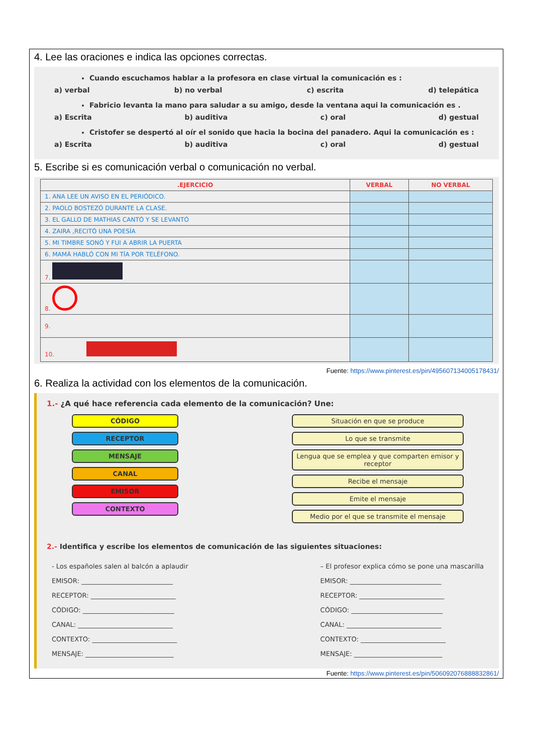4. Lee las oraciones e indica las opciones correctas.
Cuando escuchamos hablar a la profesora en clase virtual la comunicación es :
a) verbal b) no verbal c) escrita d) telepática
Fabricio levanta la mano para saludar a su amigo, desde la ventana aqui la comunicación es .
a) Escrita b) auditiva c) oral d) gestual
Cristofer se despertó al oír el sonido que hacia la bocina del panadero. Aqui la comunicación es :
a) Escrita b) auditiva c) oral d) gestual
5. Escribe si es comunicación verbal o comunicación no verbal.
| .EJERCICIO | VERBAL | NO VERBAL |
| --- | --- | --- |
| 1. ANA LEE UN AVISO EN EL PERIÓDICO. | | |
| 2. PAOLO BOSTEZÓ DURANTE LA CLASE. | | |
| 3. EL GALLO DE MATHIAS CANTÓ Y SE LEVANTÓ | | |
| 4. ZAIRA ,RECITÓ UNA POESÍA | | |
| 5. MI TIMBRE SONÓ Y FUI A ABRIR LA PUERTA | | |
| 6. MAMÁ HABLÓ CON MI TÍA POR TELÉFONO. | | |
| 7. | | |
| 8. | | |
| 9. | | |
| 10. | | |
Fuente: https://www.pinterest.es/pin/495607134005178431/
6. Realiza la actividad con los elementos de la comunicación.
1.- ¿A qué hace referencia cada elemento de la comunicación? Une:
CÓDIGO
RECEPTOR
MENSAJE
CANAL
EMISOR
CONTEXTO
Situación en que se produce
Lo que se transmite
Lengua que se emplea y que comparten emisor y receptor
Recibe el mensaje
Emite el mensaje
Medio por el que se transmite el mensaje
2.- Identifica y escribe los elementos de comunicación de las siguientes situaciones:
- Los españoles salen al balcón a aplaudir
EMISOR: ____________________________
RECEPTOR: __________________________
CÓDIGO: ____________________________
CANAL: _____________________________
CONTEXTO: __________________________
MENSAJE: ___________________________
– El profesor explica cómo se pone una mascarilla
EMISOR: ____________________________
RECEPTOR: __________________________
CÓDIGO: ____________________________
CANAL: _____________________________
CONTEXTO: __________________________
MENSAJE: ___________________________
Fuente: https://www.pinterest.es/pin/506092076888832861/